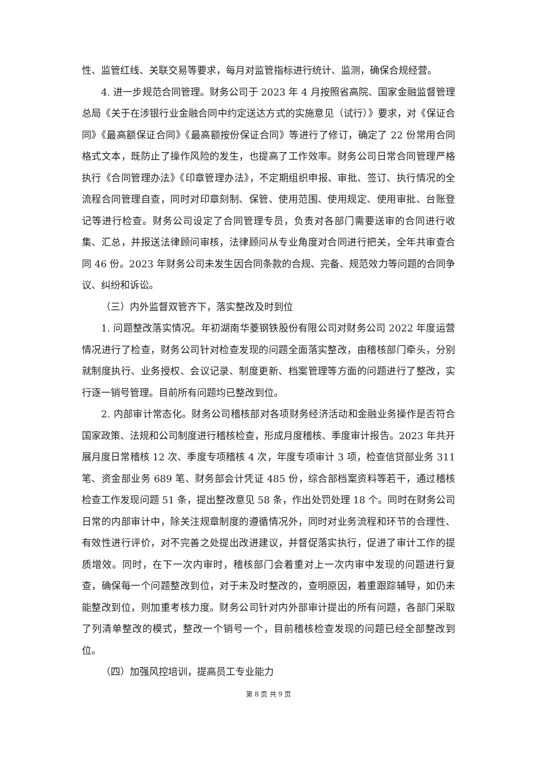性、监管红线、关联交易等要求，每月对监管指标进行统计、监测，确保合规经营。
4. 进一步规范合同管理。财务公司于 2023 年 4 月按照省高院、国家金融监督管理总局《关于在涉银行业金融合同中约定送达方式的实施意见（试行）》要求，对《保证合同》《最高额保证合同》《最高额按份保证合同》等进行了修订，确定了 22 份常用合同格式文本，既防止了操作风险的发生，也提高了工作效率。财务公司日常合同管理严格执行《合同管理办法》《印章管理办法》，不定期组织申报、审批、签订、执行情况的全流程合同管理自查，同时对印章刻制、保管、使用范围、使用规定、使用审批、台账登记等进行检查。财务公司设定了合同管理专员，负责对各部门需要送审的合同进行收集、汇总，并报送法律顾问审核，法律顾问从专业角度对合同进行把关，全年共审查合同 46 份。2023 年财务公司未发生因合同条款的合规、完备、规范效力等问题的合同争议、纠纷和诉讼。
（三）内外监督双管齐下，落实整改及时到位
1. 问题整改落实情况。年初湖南华菱钢铁股份有限公司对财务公司 2022 年度运营情况进行了检查，财务公司针对检查发现的问题全面落实整改，由稽核部门牵头，分别就制度执行、业务授权、会议记录、制度更新、档案管理等方面的问题进行了整改，实行逐一销号管理。目前所有问题均已整改到位。
2. 内部审计常态化。财务公司稽核部对各项财务经济活动和金融业务操作是否符合国家政策、法规和公司制度进行稽核检查，形成月度稽核、季度审计报告。2023 年共开展月度日常稽核 12 次、季度专项稽核 4 次，年度专项审计 3 项，检查信贷部业务 311 笔、资金部业务 689 笔、财务部会计凭证 485 份，综合部档案资料等若干，通过稽核检查工作发现问题 51 条，提出整改意见 58 条，作出处罚处理 18 个。同时在财务公司日常的内部审计中，除关注规章制度的遵循情况外，同时对业务流程和环节的合理性、有效性进行评价，对不完善之处提出改进建议，并督促落实执行，促进了审计工作的提质增效。同时，在下一次内审时，稽核部门会着重对上一次内审中发现的问题进行复查，确保每一个问题整改到位，对于未及时整改的，查明原因，着重跟踪辅导，如仍未能整改到位，则加重考核力度。财务公司针对内外部审计提出的所有问题，各部门采取了列清单整改的模式，整改一个销号一个，目前稽核检查发现的问题已经全部整改到位。
（四）加强风控培训，提高员工专业能力
第 8 页 共 9 页